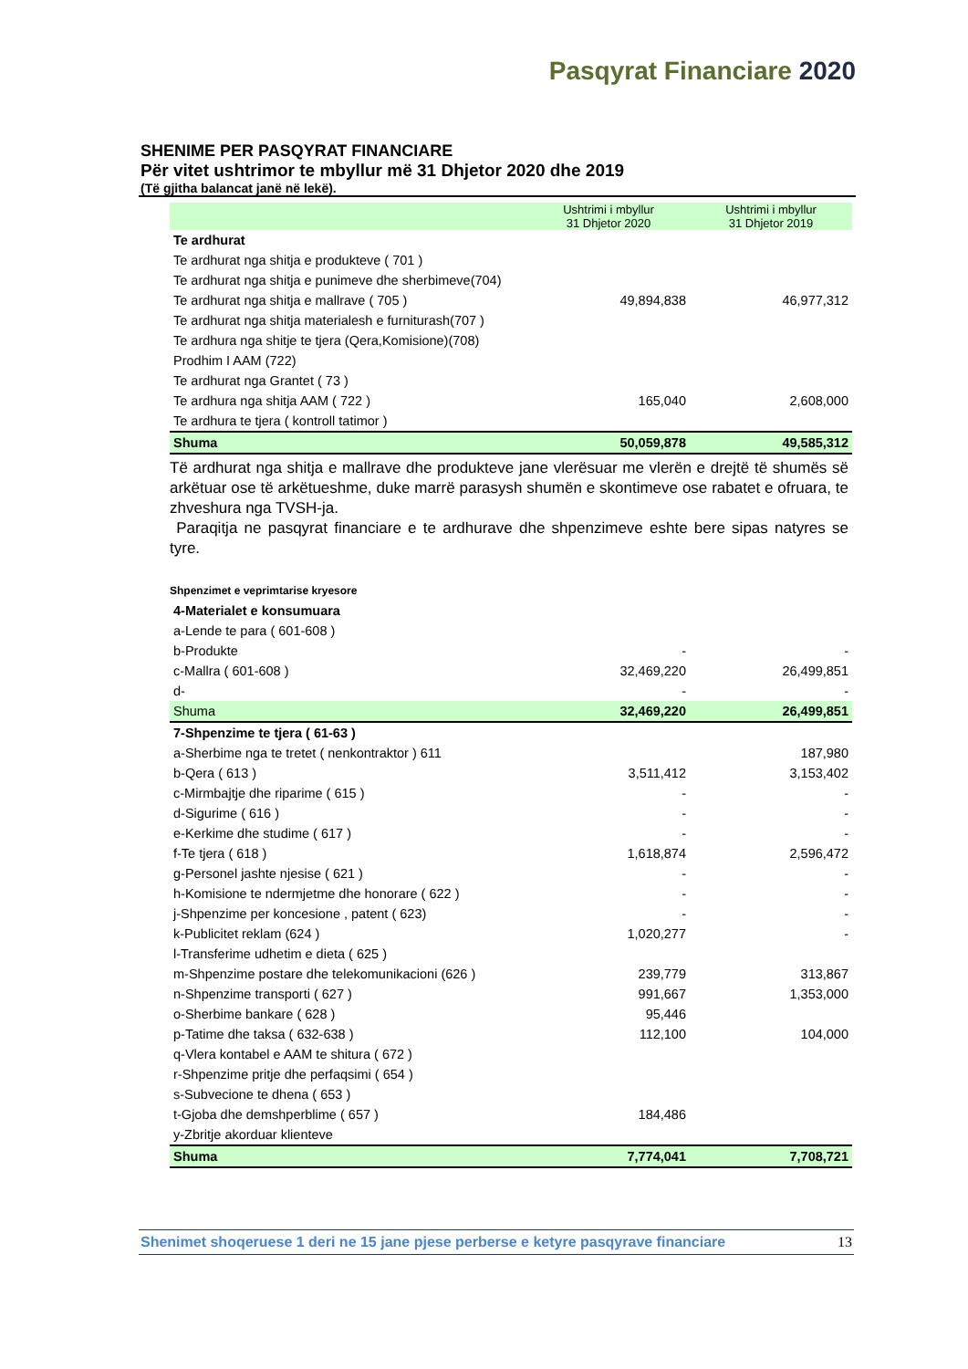Pasqyrat Financiare 2020
SHENIME PER PASQYRAT FINANCIARE
Për vitet ushtrimor te mbyllur më 31 Dhjetor 2020 dhe 2019
(Të gjitha balancat janë në lekë).
| | Ushtrimi i mbyllur 31 Dhjetor 2020 | Ushtrimi i mbyllur 31 Dhjetor 2019 |
| Te ardhurat | | |
| Te ardhurat nga shitja e produkteve ( 701 ) | | |
| Te ardhurat nga shitja e punimeve dhe sherbimeve(704) | | |
| Te ardhurat nga shitja e mallrave ( 705 ) | 49,894,838 | 46,977,312 |
| Te ardhurat nga shitja materialesh e furniturash(707 ) | | |
| Te ardhura nga shitje te tjera (Qera,Komisione)(708) | | |
| Prodhim I AAM (722) | | |
| Te ardhurat nga Grantet ( 73 ) | | |
| Te ardhura nga shitja AAM ( 722 ) | 165,040 | 2,608,000 |
| Te ardhura te tjera ( kontroll tatimor ) | | |
| Shuma | 50,059,878 | 49,585,312 |
Të ardhurat nga shitja e mallrave dhe produkteve jane vlerësuar me vlerën e drejtë të shumës së arkëtuar ose të arkëtueshme, duke marrë parasysh shumën e skontimeve ose rabatet e ofruara, te zhveshura nga TVSH-ja.
Paraqitja ne pasqyrat financiare e te ardhurave dhe shpenzimeve eshte bere sipas natyres se tyre.
Shpenzimet e veprimtarise kryesore
| 4-Materialet e konsumuara | | |
| a-Lende te para ( 601-608 ) | | |
| b-Produkte | - | - |
| c-Mallra ( 601-608 ) | 32,469,220 | 26,499,851 |
| d- | - | - |
| Shuma | 32,469,220 | 26,499,851 |
| 7-Shpenzime te tjera ( 61-63 ) | | |
| a-Sherbime nga te tretet ( nenkontraktor ) 611 | | 187,980 |
| b-Qera ( 613 ) | 3,511,412 | 3,153,402 |
| c-Mirmbajtje dhe riparime ( 615 ) | - | - |
| d-Sigurime ( 616 ) | - | - |
| e-Kerkime dhe studime ( 617 ) | - | - |
| f-Te tjera ( 618 ) | 1,618,874 | 2,596,472 |
| g-Personel jashte njesise ( 621 ) | - | - |
| h-Komisione te ndermjetme dhe honorare ( 622 ) | - | - |
| j-Shpenzime per koncesione , patent ( 623) | - | - |
| k-Publicitet reklam (624 ) | 1,020,277 | - |
| l-Transferime udhetim e dieta ( 625 ) | | |
| m-Shpenzime postare dhe telekomunikacioni (626 ) | 239,779 | 313,867 |
| n-Shpenzime transporti ( 627 ) | 991,667 | 1,353,000 |
| o-Sherbime bankare ( 628 ) | 95,446 | |
| p-Tatime dhe taksa ( 632-638 ) | 112,100 | 104,000 |
| q-Vlera kontabel e AAM te shitura ( 672 ) | | |
| r-Shpenzime pritje dhe perfaqsimi ( 654 ) | | |
| s-Subvecione te dhena ( 653 ) | | |
| t-Gjoba dhe demshperblime ( 657 ) | 184,486 | |
| y-Zbritje akorduar klienteve | | |
| Shuma | 7,774,041 | 7,708,721 |
Shenimet shoqeruese 1 deri ne 15 jane pjese perberse e ketyre pasqyrave financiare
13